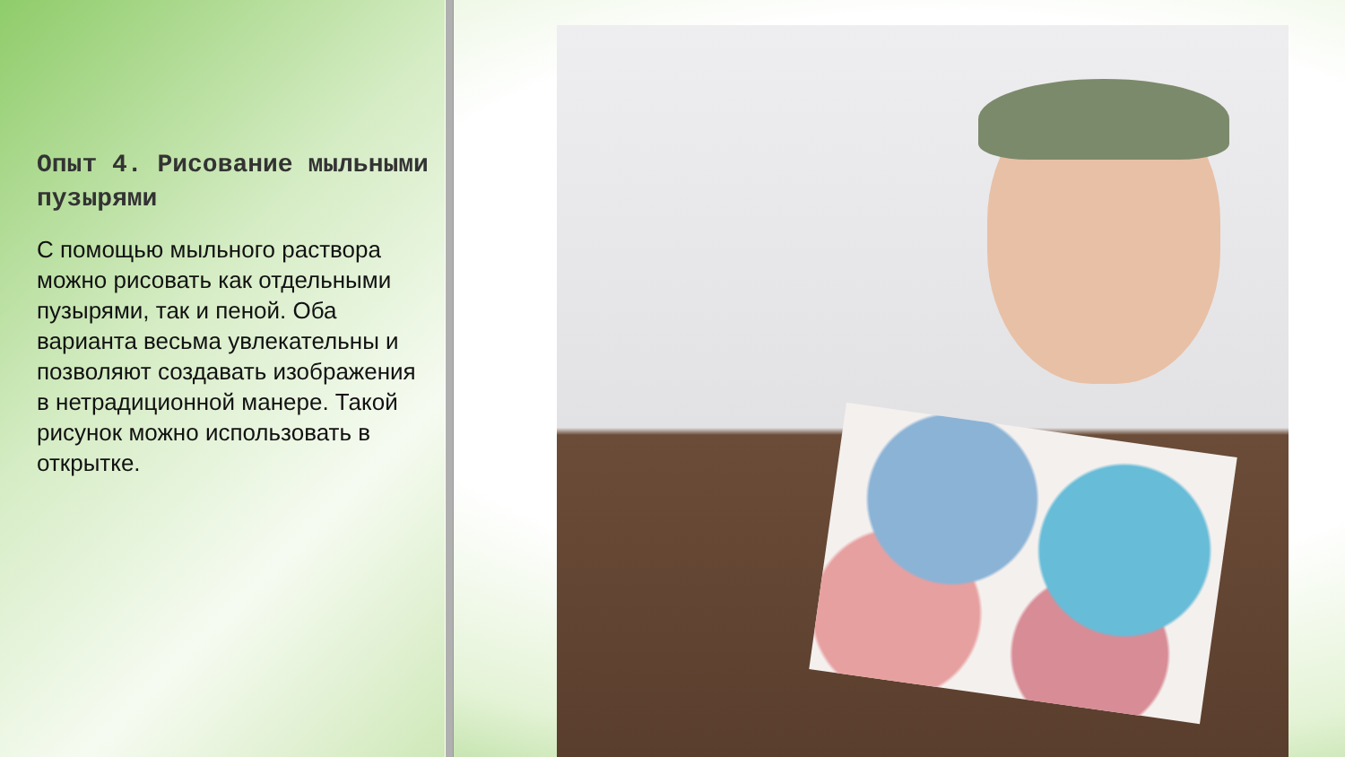Опыт 4. Рисование мыльными пузырями
С помощью мыльного раствора можно рисовать как отдельными пузырями, так и пеной. Оба варианта весьма увлекательны и позволяют создавать изображения в нетрадиционной манере. Такой рисунок можно использовать в открытке.